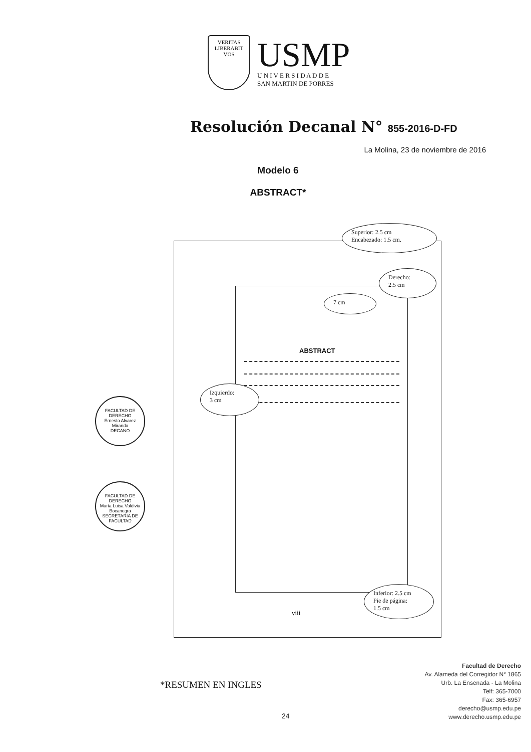VERITAS
LIBERABIT VOS
USMP
U N I V E R S I D A D D E
SAN MARTIN DE PORRES
Resolución Decanal N° 855-2016-D-FD
La Molina, 23 de noviembre de 2016
Modelo 6
ABSTRACT*
Superior: 2.5 cm
Encabezado: 1.5 cm.
Derecho:
2.5 cm
7 cm
ABSTRACT
Izquierdo:
3 cm
Inferior: 2.5 cm
Pie de página:
1.5 cm
viii
FACULTAD DE DERECHO
Ernesto Alvarez Miranda
DECANO
FACULTAD DE DERECHO
María Luisa Valdivia Bocanegra
SECRETARIA DE FACULTAD
*RESUMEN EN INGLES
24
Facultad de Derecho
Av. Alameda del Corregidor N° 1865
Urb. La Ensenada - La Molina
Telf: 365-7000
Fax: 365-6957
derecho@usmp.edu.pe
www.derecho.usmp.edu.pe